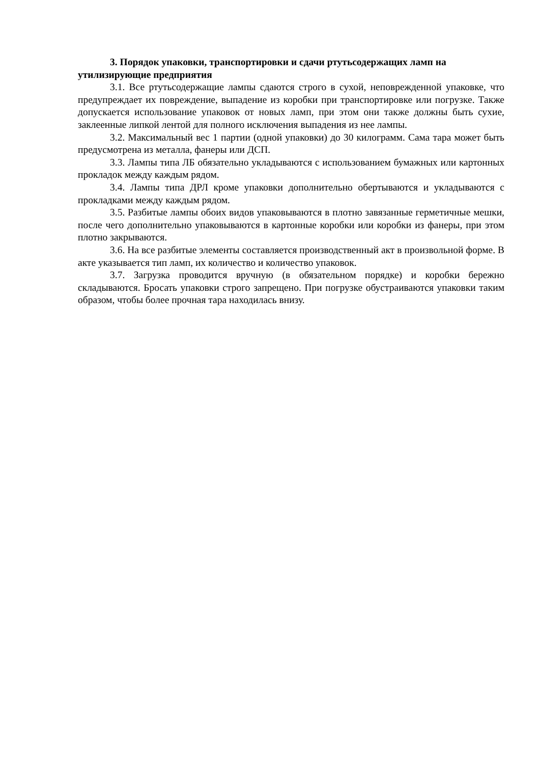3. Порядок упаковки, транспортировки и сдачи ртутьсодержащих ламп на утилизирующие предприятия
3.1. Все ртутьсодержащие лампы сдаются строго в сухой, неповрежденной упаковке, что предупреждает их повреждение, выпадение из коробки при транспортировке или погрузке. Также допускается использование упаковок от новых ламп, при этом они также должны быть сухие, заклеенные липкой лентой для полного исключения выпадения из нее лампы.
3.2. Максимальный вес 1 партии (одной упаковки) до 30 килограмм. Сама тара может быть предусмотрена из металла, фанеры или ДСП.
3.3. Лампы типа ЛБ обязательно укладываются с использованием бумажных или картонных прокладок между каждым рядом.
3.4. Лампы типа ДРЛ кроме упаковки дополнительно обертываются и укладываются с прокладками между каждым рядом.
3.5. Разбитые лампы обоих видов упаковываются в плотно завязанные герметичные мешки, после чего дополнительно упаковываются в картонные коробки или коробки из фанеры, при этом плотно закрываются.
3.6. На все разбитые элементы составляется производственный акт в произвольной форме. В акте указывается тип ламп, их количество и количество упаковок.
3.7. Загрузка проводится вручную (в обязательном порядке) и коробки бережно складываются. Бросать упаковки строго запрещено. При погрузке обустраиваются упаковки таким образом, чтобы более прочная тара находилась внизу.